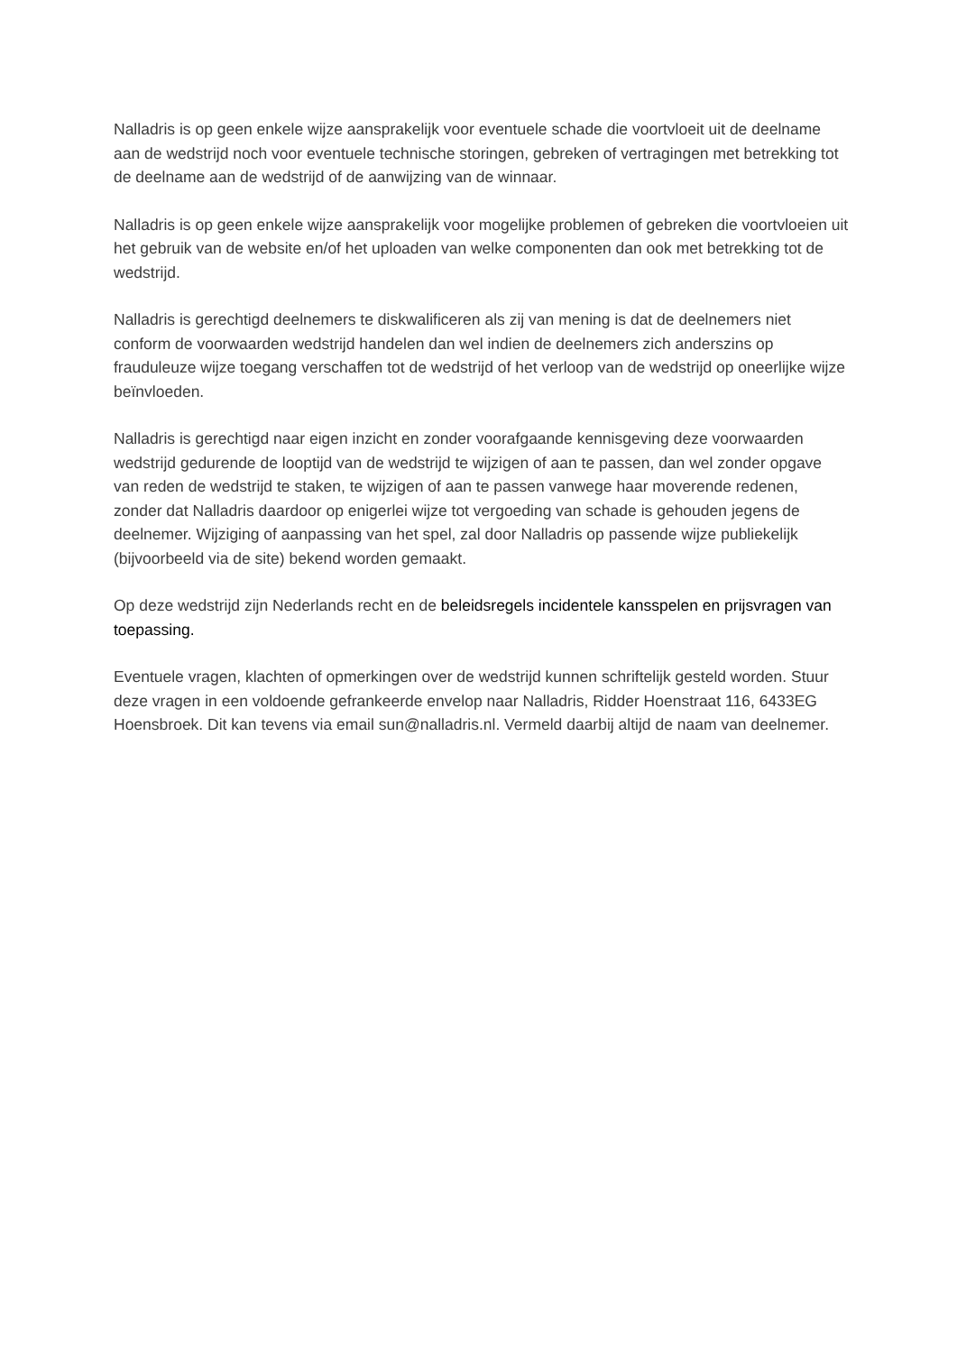Nalladris is op geen enkele wijze aansprakelijk voor eventuele schade die voortvloeit uit de deelname aan de wedstrijd noch voor eventuele technische storingen, gebreken of vertragingen met betrekking tot de deelname aan de wedstrijd of de aanwijzing van de winnaar.
Nalladris is op geen enkele wijze aansprakelijk voor mogelijke problemen of gebreken die voortvloeien uit het gebruik van de website en/of het uploaden van welke componenten dan ook met betrekking tot de wedstrijd.
Nalladris is gerechtigd deelnemers te diskwalificeren als zij van mening is dat de deelnemers niet conform de voorwaarden wedstrijd handelen dan wel indien de deelnemers zich anderszins op frauduleuze wijze toegang verschaffen tot de wedstrijd of het verloop van de wedstrijd op oneerlijke wijze beïnvloeden.
Nalladris is gerechtigd naar eigen inzicht en zonder voorafgaande kennisgeving deze voorwaarden wedstrijd gedurende de looptijd van de wedstrijd te wijzigen of aan te passen, dan wel zonder opgave van reden de wedstrijd te staken, te wijzigen of aan te passen vanwege haar moverende redenen, zonder dat Nalladris daardoor op enigerlei wijze tot vergoeding van schade is gehouden jegens de deelnemer. Wijziging of aanpassing van het spel, zal door Nalladris op passende wijze publiekelijk (bijvoorbeeld via de site) bekend worden gemaakt.
Op deze wedstrijd zijn Nederlands recht en de beleidsregels incidentele kansspelen en prijsvragen van toepassing.
Eventuele vragen, klachten of opmerkingen over de wedstrijd kunnen schriftelijk gesteld worden. Stuur deze vragen in een voldoende gefrankeerde envelop naar Nalladris, Ridder Hoenstraat 116, 6433EG Hoensbroek. Dit kan tevens via email sun@nalladris.nl. Vermeld daarbij altijd de naam van deelnemer.